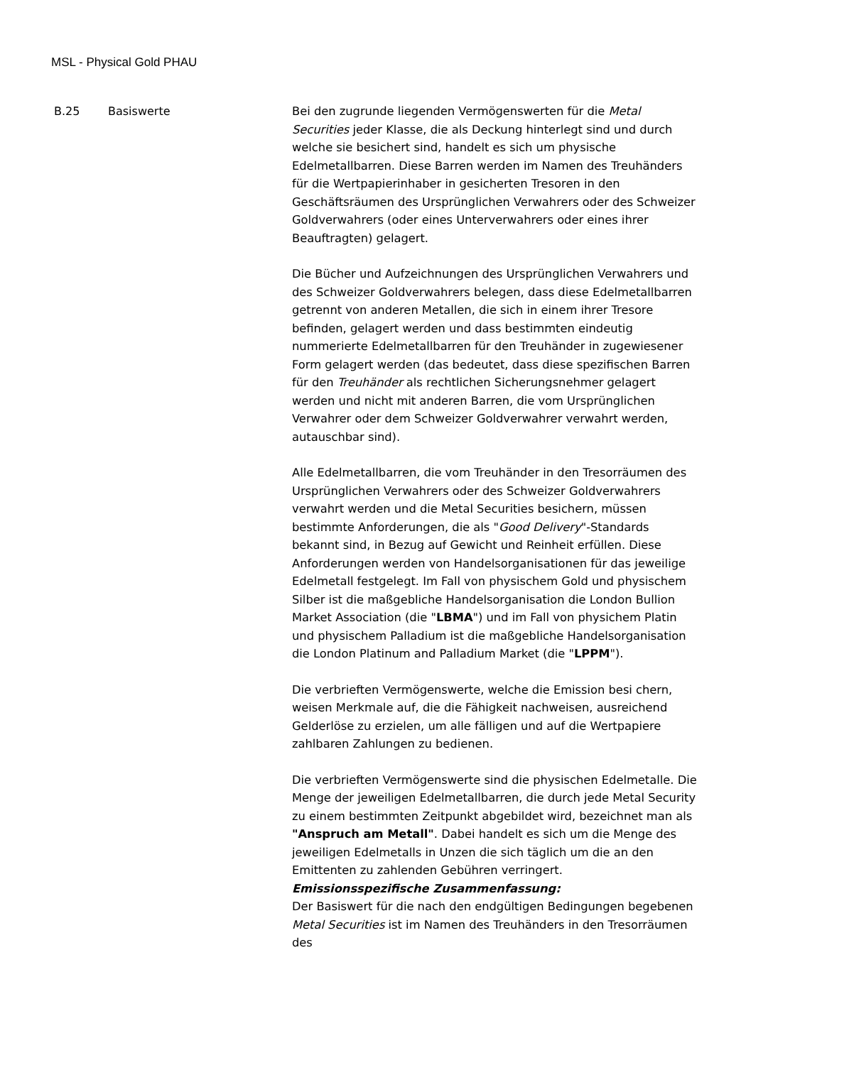MSL - Physical Gold PHAU
| B.25 | Basiswerte | Bei den zugrunde liegenden Vermögenswerten für die Metal Securities jeder Klasse, die als Deckung hinterlegt sind und durch welche sie besichert sind, handelt es sich um physische Edelmetallbarren. Diese Barren werden im Namen des Treuhänders für die Wertpapierinhaber in gesicherten Tresoren in den Geschäftsräumen des Ursprünglichen Verwahrers oder des Schweizer Goldverwahrers (oder eines Unterverwahrers oder eines ihrer Beauftragten) gelagert. Die Bücher und Aufzeichnungen des Ursprünglichen Verwahrers und des Schweizer Goldverwahrers belegen, dass diese Edelmetallbarren getrennt von anderen Metallen, die sich in einem ihrer Tresore befinden, gelagert werden und dass bestimmten eindeutig nummerierte Edelmetallbarren für den Treuhänder in zugewiesener Form gelagert werden (das bedeutet, dass diese spezifischen Barren für den Treuhänder als rechtlichen Sicherungsnehmer gelagert werden und nicht mit anderen Barren, die vom Ursprünglichen Verwahrer oder dem Schweizer Goldverwahrer verwahrt werden, autauschbar sind). Alle Edelmetallbarren, die vom Treuhänder in den Tresorräumen des Ursprünglichen Verwahrers oder des Schweizer Goldverwahrers verwahrt werden und die Metal Securities besichern, müssen bestimmte Anforderungen, die als " Good Delivery "-Standards bekannt sind, in Bezug auf Gewicht und Reinheit erfüllen. Diese Anforderungen werden von Handelsorganisationen für das jeweilige Edelmetall festgelegt. Im Fall von physischem Gold und physischem Silber ist die maßgebliche Handelsorganisation die London Bullion Market Association (die " LBMA ") und im Fall von physichem Platin und physischem Palladium ist die maßgebliche Handelsorganisation die London Platinum and Palladium Market (die " LPPM "). Die verbrieften Vermögenswerte, welche die Emission besi chern, weisen Merkmale auf, die die Fähigkeit nachweisen, ausreichend Gelderlöse zu erzielen, um alle fälligen und auf die Wertpapiere zahlbaren Zahlungen zu bedienen. Die verbrieften Vermögenswerte sind die physischen Edelmetalle. Die Menge der jeweiligen Edelmetallbarren, die durch jede Metal Security zu einem bestimmten Zeitpunkt abgebildet wird, bezeichnet man als "Anspruch am Metall" . Dabei handelt es sich um die Menge des jeweiligen Edelmetalls in Unzen die sich täglich um die an den Emittenten zu zahlenden Gebühren verringert. Emissionsspezifische Zusammenfassung: Der Basiswert für die nach den endgültigen Bedingungen begebenen Metal Securities ist im Namen des Treuhänders in den Tresorräumen des |